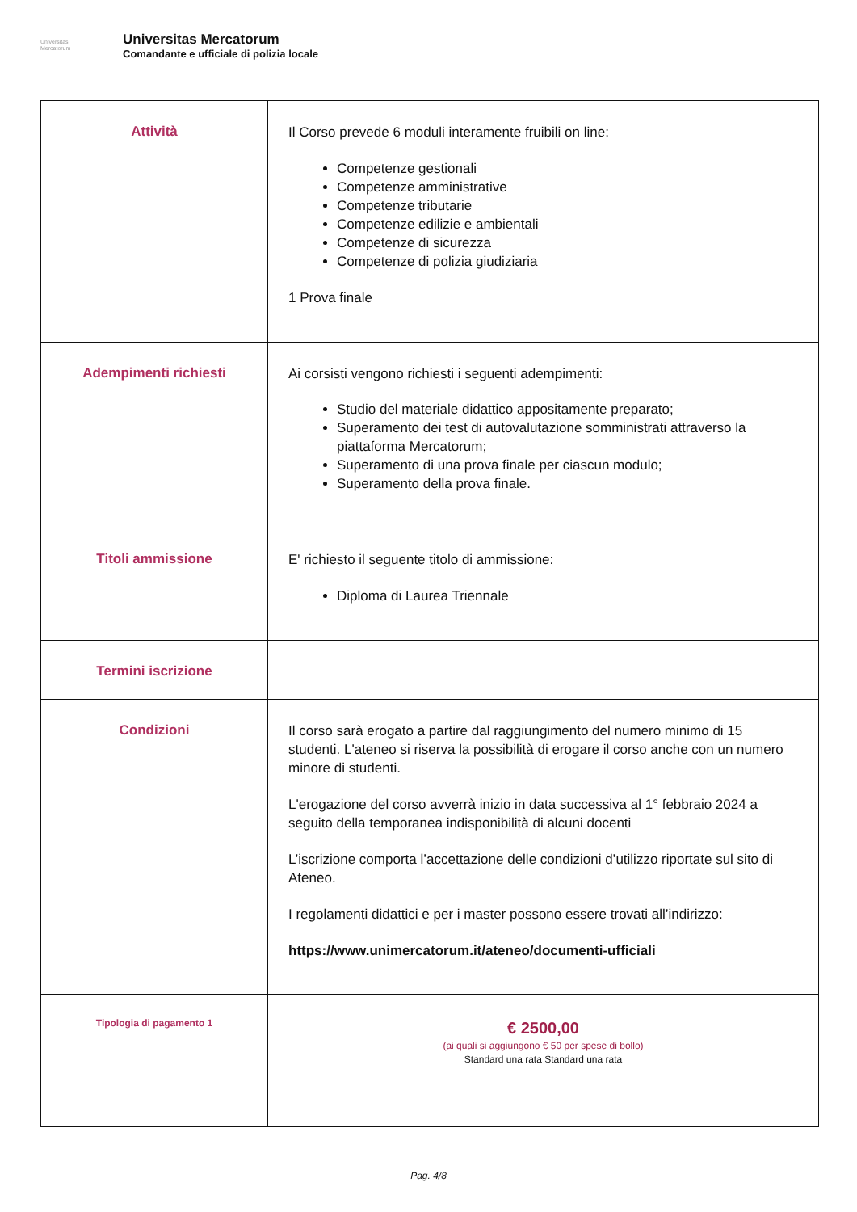Universitas
Mercatorum
Universitas Mercatorum
Comandante e ufficiale di polizia locale
| Attività | Il Corso prevede 6 moduli interamente fruibili on line: Competenze gestionali Competenze amministrative Competenze tributarie Competenze edilizie e ambientali Competenze di sicurezza Competenze di polizia giudiziaria 1 Prova finale |
| Adempimenti richiesti | Ai corsisti vengono richiesti i seguenti adempimenti: Studio del materiale didattico appositamente preparato; Superamento dei test di autovalutazione somministrati attraverso la piattaforma Mercatorum; Superamento di una prova finale per ciascun modulo; Superamento della prova finale. |
| Titoli ammissione | E' richiesto il seguente titolo di ammissione: Diploma di Laurea Triennale |
| Termini iscrizione | |
| Condizioni | Il corso sarà erogato a partire dal raggiungimento del numero minimo di 15 studenti. L'ateneo si riserva la possibilità di erogare il corso anche con un numero minore di studenti. L'erogazione del corso avverrà inizio in data successiva al 1° febbraio 2024 a seguito della temporanea indisponibilità di alcuni docenti L’iscrizione comporta l’accettazione delle condizioni d’utilizzo riportate sul sito di Ateneo. I regolamenti didattici e per i master possono essere trovati all’indirizzo: https://www.unimercatorum.it/ateneo/documenti-ufficiali |
| Tipologia di pagamento 1 | € 2500,00 (ai quali si aggiungono € 50 per spese di bollo) Standard una rata Standard una rata |
Pag. 4/8